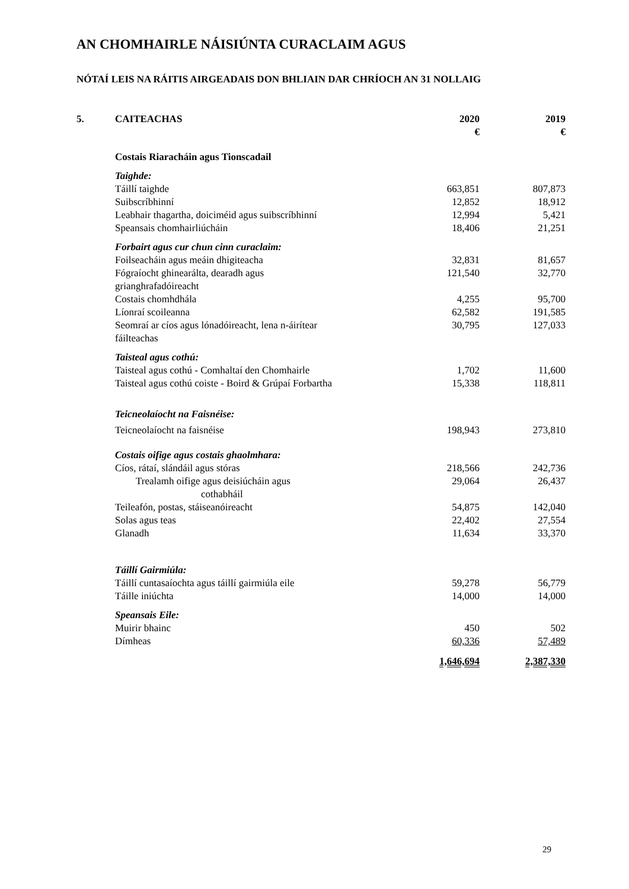AN CHOMHAIRLE NÁISIÚNTA CURACLAIM AGUS
NÓTAÍ LEIS NA RÁITIS AIRGEADAIS DON BHLIAIN DAR CHRÍOCH AN 31 NOLLAIG
| 5. | CAITEACHAS | 2020 € | 2019 € |
| | Costais Riaracháin agus Tionscadail | | |
| | Taighde: | | |
| | Táillí taighde | 663,851 | 807,873 |
| | Suibscríbhinní | 12,852 | 18,912 |
| | Leabhair thagartha, doiciméid agus suibscríbhinní | 12,994 | 5,421 |
| | Speansais chomhairliúcháin | 18,406 | 21,251 |
| | Forbairt agus cur chun cinn curaclaim: | | |
| | Foilseacháin agus meáin dhigiteacha | 32,831 | 81,657 |
| | Fógraíocht ghinearálta, dearadh agus grianghrafadóireacht | 121,540 | 32,770 |
| | Costais chomhdhála | 4,255 | 95,700 |
| | Líonraí scoileanna | 62,582 | 191,585 |
| | Seomraí ar cíos agus lónadóireacht, lena n-áirítear fáilteachas | 30,795 | 127,033 |
| | Taisteal agus cothú: | | |
| | Taisteal agus cothú - Comhaltaí den Chomhairle | 1,702 | 11,600 |
| | Taisteal agus cothú coiste - Boird & Grúpaí Forbartha | 15,338 | 118,811 |
| | Teicneolaíocht na Faisnéise: | | |
| | Teicneolaíocht na faisnéise | 198,943 | 273,810 |
| | Costais oifige agus costais ghaolmhara: | | |
| | Cíos, rátaí, slándáil agus stóras | 218,566 | 242,736 |
| | Trealamh oifige agus deisiúcháin agus cothabháil | 29,064 | 26,437 |
| | Teileafón, postas, stáiseanóireacht | 54,875 | 142,040 |
| | Solas agus teas | 22,402 | 27,554 |
| | Glanadh | 11,634 | 33,370 |
| | Táillí Gairmiúla: | | |
| | Táillí cuntasaíochta agus táillí gairmiúla eile | 59,278 | 56,779 |
| | Táille iniúchta | 14,000 | 14,000 |
| | Speansais Eile: | | |
| | Muirir bhainc | 450 | 502 |
| | Dímheas | 60,336 | 57,489 |
| | | 1,646,694 | 2,387,330 |
29